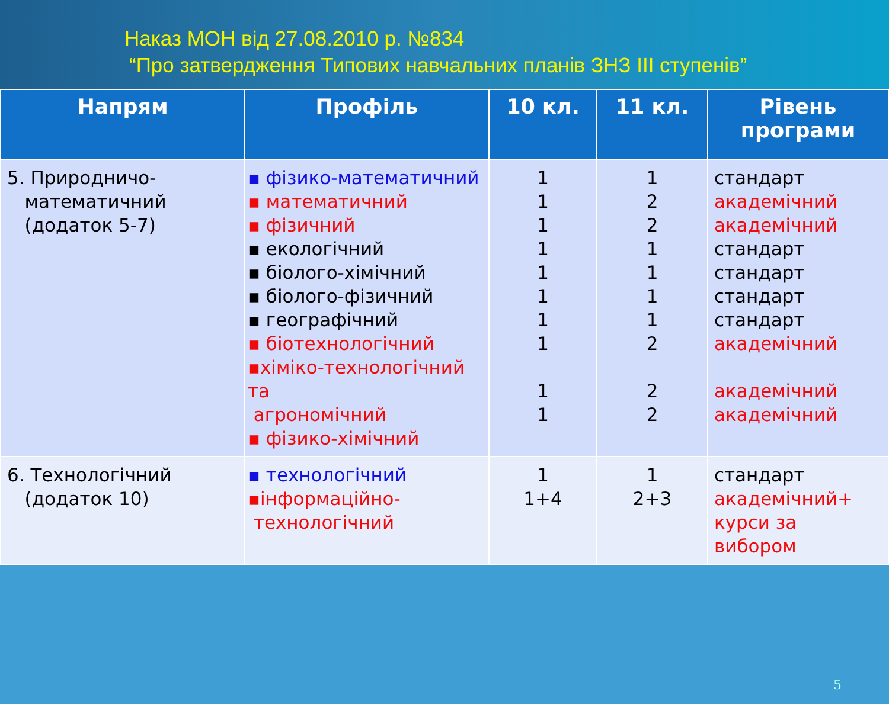Наказ МОН від 27.08.2010 р. №834
“Про затвердження Типових навчальних планів ЗНЗ ІІІ ступенів”
| Напрям | Профіль | 10 кл. | 11 кл. | Рівень програми |
| --- | --- | --- | --- | --- |
| 5. Природничо- математичний (додаток 5-7) | ▪ фізико-математичний ▪ математичний ▪ фізичний ▪ екологічний ▪ біолого-хімічний ▪ біолого-фізичний ▪ географічний ▪ біотехнологічний ▪хіміко-технологічний та агрономічний ▪ фізико-хімічний | 1 1 1 1 1 1 1 1 1 1 | 1 2 2 1 1 1 1 2 2 2 | стандарт академічний академічний стандарт стандарт стандарт стандарт академічний академічний академічний |
| 6. Технологічний (додаток 10) | ▪ технологічний ▪інформаційно- технологічний | 1 1+4 | 1 2+3 | стандарт академічний+ курси за вибором |
5